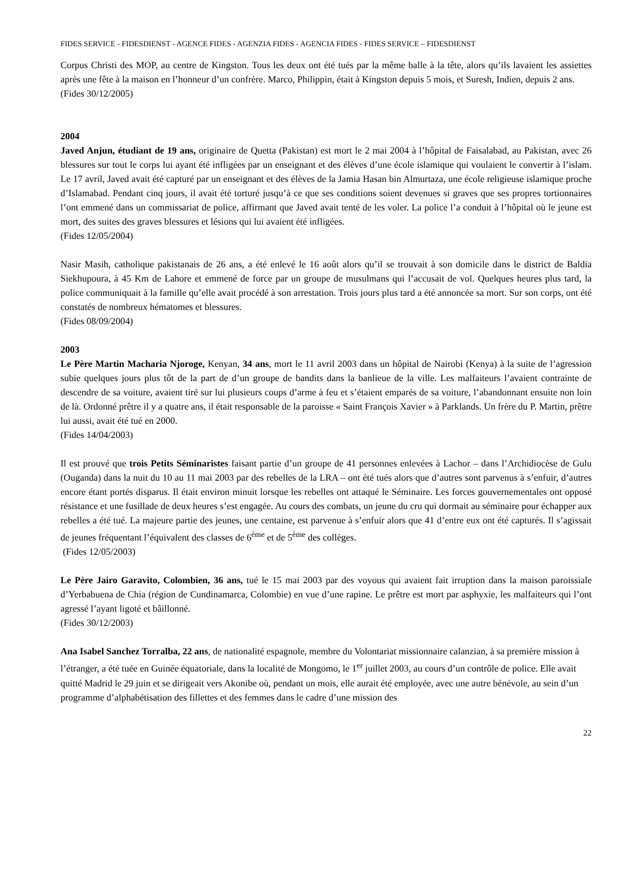FIDES SERVICE - FIDESDIENST - AGENCE FIDES - AGENZIA FIDES - AGENCIA FIDES - FIDES SERVICE – FIDESDIENST
Corpus Christi des MOP, au centre de Kingston. Tous les deux ont été tués par la même balle à la tête, alors qu’ils lavaient les assiettes après une fête à la maison en l’honneur d’un confrère. Marco, Philippin, était à Kingston depuis 5 mois, et Suresh, Indien, depuis 2 ans.
(Fides 30/12/2005)
2004
Javed Anjun, étudiant de 19 ans, originaire de Quetta (Pakistan) est mort le 2 mai 2004 à l’hôpital de Faisalabad, au Pakistan, avec 26 blessures sur tout le corps lui ayant été infligées par un enseignant et des élèves d’une école islamique qui voulaient le convertir à l’islam. Le 17 avril, Javed avait été capturé par un enseignant et des élèves de la Jamia Hasan bin Almurtaza, une école religieuse islamique proche d’Islamabad. Pendant cinq jours, il avait été torturé jusqu’à ce que ses conditions soient devenues si graves que ses propres tortionnaires l’ont emmené dans un commissariat de police, affirmant que Javed avait tenté de les voler. La police l’a conduit à l’hôpital où le jeune est mort, des suites des graves blessures et lésions qui lui avaient été infligées.
(Fides 12/05/2004)
Nasir Masih, catholique pakistanais de 26 ans, a été enlevé le 16 août alors qu’il se trouvait à son domicile dans le district de Baldia Siekhupoura, à 45 Km de Lahore et emmené de force par un groupe de musulmans qui l’accusait de vol. Quelques heures plus tard, la police communiquait à la famille qu’elle avait procédé à son arrestation. Trois jours plus tard a été annoncée sa mort. Sur son corps, ont été constatés de nombreux hématomes et blessures.
(Fides 08/09/2004)
2003
Le Père Martin Macharia Njoroge, Kenyan, 34 ans, mort le 11 avril 2003 dans un hôpital de Nairobi (Kenya) à la suite de l’agression subie quelques jours plus tôt de la part de d’un groupe de bandits dans la banlieue de la ville. Les malfaiteurs l’avaient contrainte de descendre de sa voiture, avaient tiré sur lui plusieurs coups d’arme à feu et s’étaient emparés de sa voiture, l’abandonnant ensuite non loin de là. Ordonné prêtre il y a quatre ans, il était responsable de la paroisse « Saint François Xavier » à Parklands. Un frère du P. Martin, prêtre lui aussi, avait été tué en 2000.
(Fides 14/04/2003)
Il est prouvé que trois Petits Séminaristes faisant partie d’un groupe de 41 personnes enlevées à Lachor – dans l’Archidiocèse de Gulu (Ouganda) dans la nuit du 10 au 11 mai 2003 par des rebelles de la LRA – ont été tués alors que d’autres sont parvenus à s’enfuir, d’autres encore étant portés disparus. Il était environ minuit lorsque les rebelles ont attaqué le Séminaire. Les forces gouvernementales ont opposé résistance et une fusillade de deux heures s’est engagée. Au cours des combats, un jeune du cru qui dormait au séminaire pour échapper aux rebelles a été tué. La majeure partie des jeunes, une centaine, est parvenue à s’enfuir alors que 41 d’entre eux ont été capturés. Il s’agissait de jeunes fréquentant l’équivalent des classes de 6<sup>ème</sup> et de 5<sup>ème</sup> des collèges.
(Fides 12/05/2003)
Le Père Jairo Garavito, Colombien, 36 ans, tué le 15 mai 2003 par des voyous qui avaient fait irruption dans la maison paroissiale d’Yerbabuena de Chia (région de Cundinamarca, Colombie) en vue d’une rapine. Le prêtre est mort par asphyxie, les malfaiteurs qui l’ont agressé l’ayant ligoté et bâillonné.
(Fides 30/12/2003)
Ana Isabel Sanchez Torralba, 22 ans, de nationalité espagnole, membre du Volontariat missionnaire calanzian, à sa première mission à l’étranger, a été tuée en Guinée équatoriale, dans la localité de Mongomo, le 1<sup>er</sup> juillet 2003, au cours d’un contrôle de police. Elle avait quitté Madrid le 29 juin et se dirigeait vers Akonibe où, pendant un mois, elle aurait été employée, avec une autre bénévole, au sein d’un programme d’alphabétisation des fillettes et des femmes dans le cadre d’une mission des
22